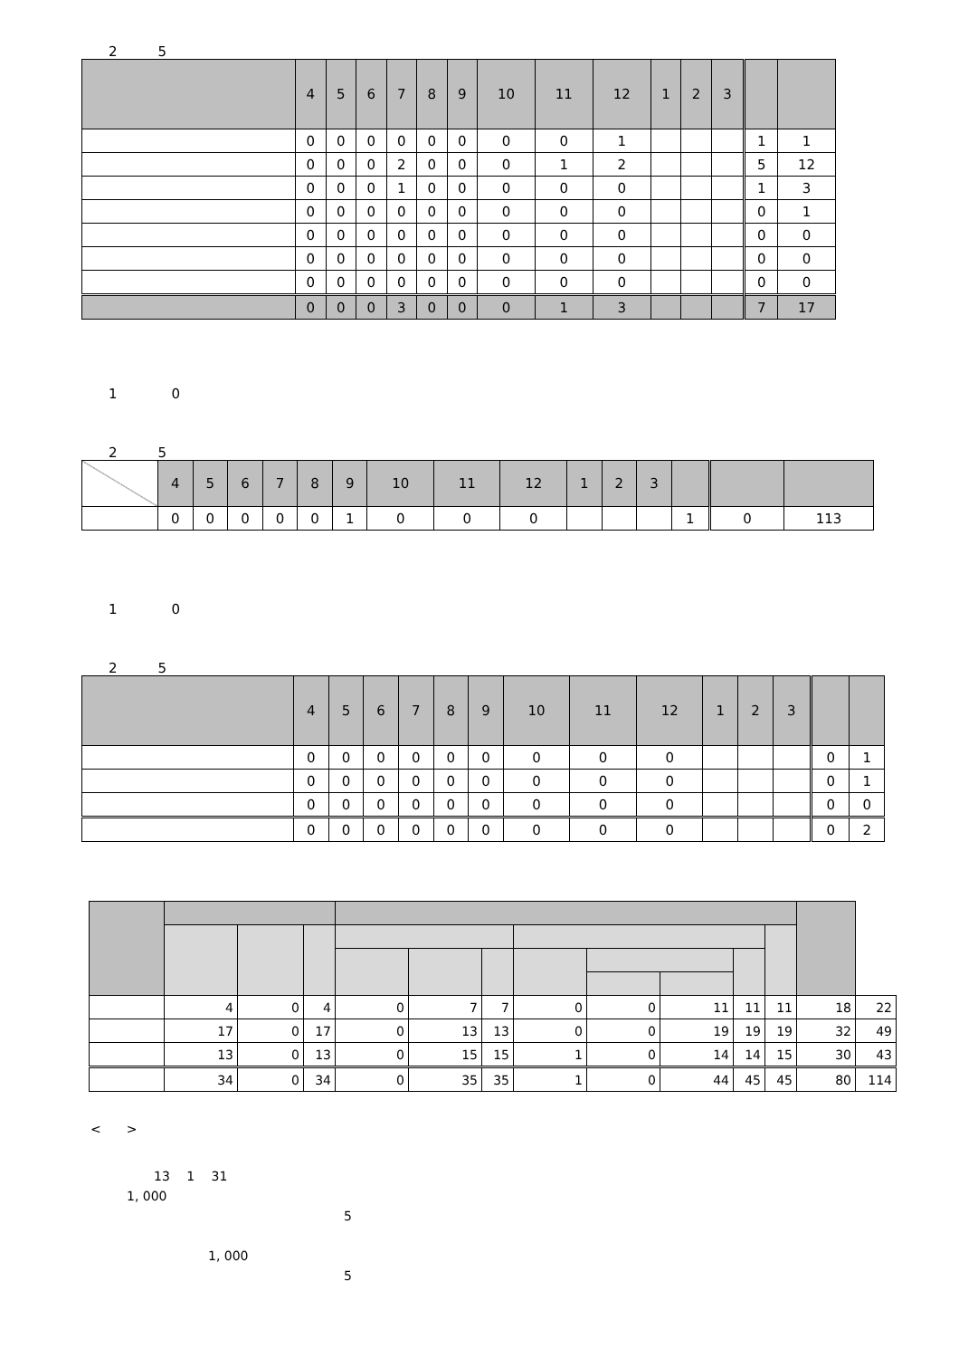2　　　5
| | 4 | 5 | 6 | 7 | 8 | 9 | 10 | 11 | 12 | 1 | 2 | 3 | | |
| --- | --- | --- | --- | --- | --- | --- | --- | --- | --- | --- | --- | --- | --- | --- |
| | 0 | 0 | 0 | 0 | 0 | 0 | 0 | 0 | 1 | | | | 1 | 1 |
| | 0 | 0 | 0 | 2 | 0 | 0 | 0 | 1 | 2 | | | | 5 | 12 |
| | 0 | 0 | 0 | 1 | 0 | 0 | 0 | 0 | 0 | | | | 1 | 3 |
| | 0 | 0 | 0 | 0 | 0 | 0 | 0 | 0 | 0 | | | | 0 | 1 |
| | 0 | 0 | 0 | 0 | 0 | 0 | 0 | 0 | 0 | | | | 0 | 0 |
| | 0 | 0 | 0 | 0 | 0 | 0 | 0 | 0 | 0 | | | | 0 | 0 |
| | 0 | 0 | 0 | 0 | 0 | 0 | 0 | 0 | 0 | | | | 0 | 0 |
| | 0 | 0 | 0 | 3 | 0 | 0 | 0 | 1 | 3 | | | | 7 | 17 |
1　　　　0
2　　　5
| | 4 | 5 | 6 | 7 | 8 | 9 | 10 | 11 | 12 | 1 | 2 | 3 | | | |
| --- | --- | --- | --- | --- | --- | --- | --- | --- | --- | --- | --- | --- | --- | --- | --- |
| | 0 | 0 | 0 | 0 | 0 | 1 | 0 | 0 | 0 | | | | 1 | 0 | 113 |
1　　　　0
2　　　5
| | 4 | 5 | 6 | 7 | 8 | 9 | 10 | 11 | 12 | 1 | 2 | 3 | | |
| --- | --- | --- | --- | --- | --- | --- | --- | --- | --- | --- | --- | --- | --- | --- |
| | 0 | 0 | 0 | 0 | 0 | 0 | 0 | 0 | 0 | | | | 0 | 1 |
| | 0 | 0 | 0 | 0 | 0 | 0 | 0 | 0 | 0 | | | | 0 | 1 |
| | 0 | 0 | 0 | 0 | 0 | 0 | 0 | 0 | 0 | | | | 0 | 0 |
| | 0 | 0 | 0 | 0 | 0 | 0 | 0 | 0 | 0 | | | | 0 | 2 |
| | 4 | 0 | 4 | 0 | 7 | 7 | 0 | 0 | 11 | 11 | 11 | 18 | 22 |
| | 17 | 0 | 17 | 0 | 13 | 13 | 0 | 0 | 19 | 19 | 19 | 32 | 49 |
| | 13 | 0 | 13 | 0 | 15 | 15 | 1 | 0 | 14 | 14 | 15 | 30 | 43 |
| | 34 | 0 | 34 | 0 | 35 | 35 | 1 | 0 | 44 | 45 | 45 | 80 | 114 |
<　　>
13　 1　 31
1, 000
5
1, 000
5